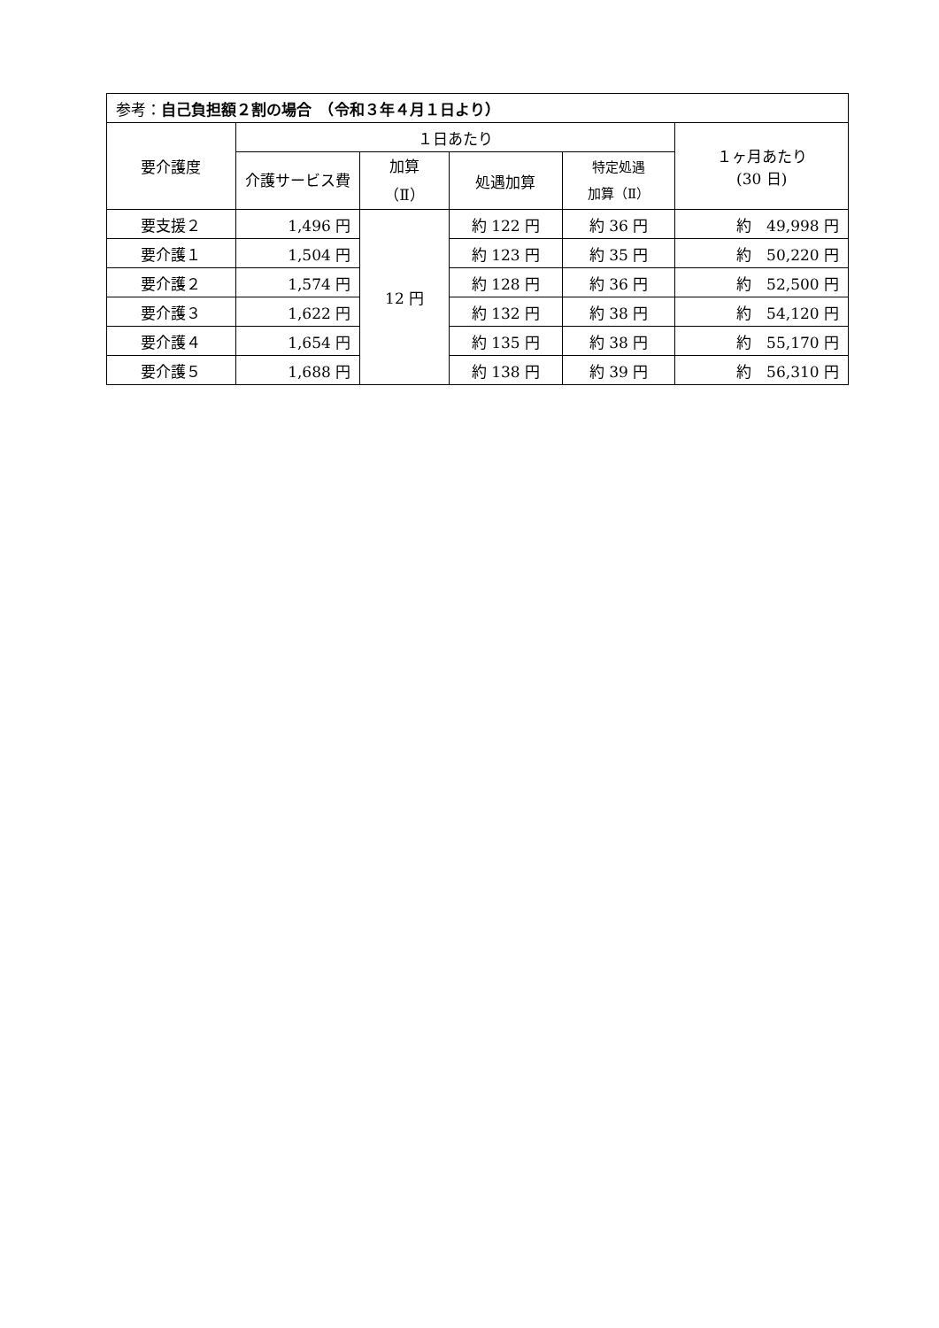| 参考： 自己負担額２割の場合 （令和３年４月１日より） | | | | | |
| 要介護度 | １日あたり | | | | １ヶ月あたり (30 日) |
| | 介護サービス費 | 加算 （Ⅱ） | 処遇加算 | 特定処遇 加算（Ⅱ） | |
| 要支援２ | 1,496 円 | 12 円 | 約 122 円 | 約 36 円 | 約 49,998 円 |
| 要介護１ | 1,504 円 | | 約 123 円 | 約 35 円 | 約 50,220 円 |
| 要介護２ | 1,574 円 | | 約 128 円 | 約 36 円 | 約 52,500 円 |
| 要介護３ | 1,622 円 | | 約 132 円 | 約 38 円 | 約 54,120 円 |
| 要介護４ | 1,654 円 | | 約 135 円 | 約 38 円 | 約 55,170 円 |
| 要介護５ | 1,688 円 | | 約 138 円 | 約 39 円 | 約 56,310 円 |